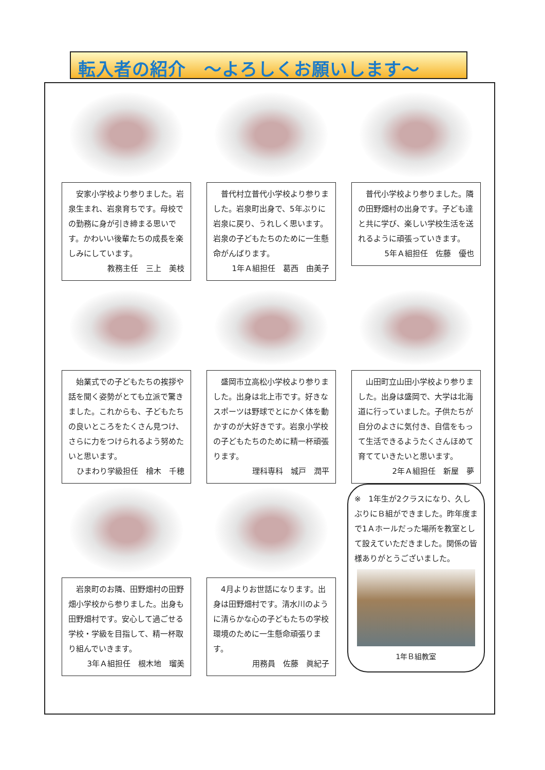転入者の紹介　～よろしくお願いします～
　安家小学校より参りました。岩泉生まれ、岩泉育ちです。母校での勤務に身が引き締まる思いです。かわいい後輩たちの成長を楽しみにしています。
教務主任　三上　美枝
　普代村立普代小学校より参りました。岩泉町出身で、5年ぶりに岩泉に戻り、うれしく思います。岩泉の子どもたちのために一生懸命がんばります。
1年Ａ組担任　葛西　由美子
　普代小学校より参りました。隣の田野畑村の出身です。子ども達と共に学び、楽しい学校生活を送れるように頑張っていきます。
5年Ａ組担任　佐藤　優也
　始業式での子どもたちの挨拶や話を聞く姿勢がとても立派で驚きました。これからも、子どもたちの良いところをたくさん見つけ、さらに力をつけられるよう努めたいと思います。
ひまわり学級担任　檜木　千穂
　盛岡市立高松小学校より参りました。出身は北上市です。好きなスポーツは野球でとにかく体を動かすのが大好きです。岩泉小学校の子どもたちのために精一杯頑張ります。
理科専科　城戸　潤平
　山田町立山田小学校より参りました。出身は盛岡で、大学は北海道に行っていました。子供たちが自分のよさに気付き、自信をもって生活できるようたくさんほめて育てていきたいと思います。
2年Ａ組担任　新屋　夢
　岩泉町のお隣、田野畑村の田野畑小学校から参りました。出身も田野畑村です。安心して過ごせる学校・学級を目指して、精一杯取り組んでいきます。
3年Ａ組担任　根木地　瑠美
　4月よりお世話になります。出身は田野畑村です。清水川のように清らかな心の子どもたちの学校環境のために一生懸命頑張ります。
用務員　佐藤　眞紀子
※　1年生が2クラスになり、久しぶりにＢ組ができました。昨年度まで1Ａホールだった場所を教室として設えていただきました。関係の皆様ありがとうございました。
1年Ｂ組教室